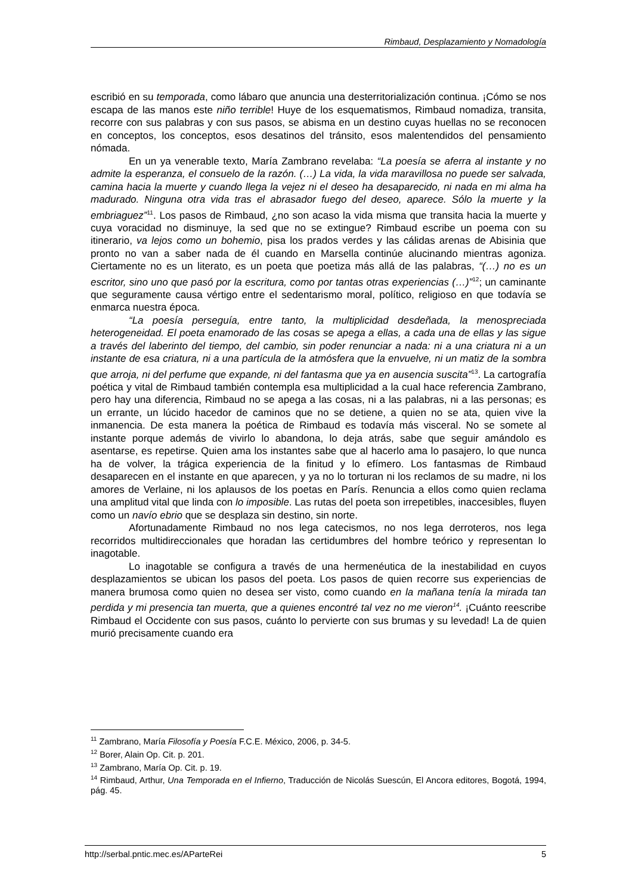Rimbaud, Desplazamiento y Nomadología
escribió en su temporada, como lábaro que anuncia una desterritorialización continua. ¡Cómo se nos escapa de las manos este niño terrible! Huye de los esquematismos, Rimbaud nomadiza, transita, recorre con sus palabras y con sus pasos, se abisma en un destino cuyas huellas no se reconocen en conceptos, los conceptos, esos desatinos del tránsito, esos malentendidos del pensamiento nómada.
En un ya venerable texto, María Zambrano revelaba: “La poesía se aferra al instante y no admite la esperanza, el consuelo de la razón. (…) La vida, la vida maravillosa no puede ser salvada, camina hacia la muerte y cuando llega la vejez ni el deseo ha desaparecido, ni nada en mi alma ha madurado. Ninguna otra vida tras el abrasador fuego del deseo, aparece. Sólo la muerte y la embriaguez”<sup>11</sup>. Los pasos de Rimbaud, ¿no son acaso la vida misma que transita hacia la muerte y cuya voracidad no disminuye, la sed que no se extingue? Rimbaud escribe un poema con su itinerario, va lejos como un bohemio, pisa los prados verdes y las cálidas arenas de Abisinia que pronto no van a saber nada de él cuando en Marsella continúe alucinando mientras agoniza. Ciertamente no es un literato, es un poeta que poetiza más allá de las palabras, “(…) no es un escritor, sino uno que pasó por la escritura, como por tantas otras experiencias (…)”<sup>12</sup>; un caminante que seguramente causa vértigo entre el sedentarismo moral, político, religioso en que todavía se enmarca nuestra época.
“La poesía perseguía, entre tanto, la multiplicidad desdeñada, la menospreciada heterogeneidad. El poeta enamorado de las cosas se apega a ellas, a cada una de ellas y las sigue a través del laberinto del tiempo, del cambio, sin poder renunciar a nada: ni a una criatura ni a un instante de esa criatura, ni a una partícula de la atmósfera que la envuelve, ni un matiz de la sombra que arroja, ni del perfume que expande, ni del fantasma que ya en ausencia suscita”<sup>13</sup>. La cartografía poética y vital de Rimbaud también contempla esa multiplicidad a la cual hace referencia Zambrano, pero hay una diferencia, Rimbaud no se apega a las cosas, ni a las palabras, ni a las personas; es un errante, un lúcido hacedor de caminos que no se detiene, a quien no se ata, quien vive la inmanencia. De esta manera la poética de Rimbaud es todavía más visceral. No se somete al instante porque además de vivirlo lo abandona, lo deja atrás, sabe que seguir amándolo es asentarse, es repetirse. Quien ama los instantes sabe que al hacerlo ama lo pasajero, lo que nunca ha de volver, la trágica experiencia de la finitud y lo efímero. Los fantasmas de Rimbaud desaparecen en el instante en que aparecen, y ya no lo torturan ni los reclamos de su madre, ni los amores de Verlaine, ni los aplausos de los poetas en París. Renuncia a ellos como quien reclama una amplitud vital que linda con lo imposible. Las rutas del poeta son irrepetibles, inaccesibles, fluyen como un navío ebrio que se desplaza sin destino, sin norte.
Afortunadamente Rimbaud no nos lega catecismos, no nos lega derroteros, nos lega recorridos multidireccionales que horadan las certidumbres del hombre teórico y representan lo inagotable.
Lo inagotable se configura a través de una hermenéutica de la inestabilidad en cuyos desplazamientos se ubican los pasos del poeta. Los pasos de quien recorre sus experiencias de manera brumosa como quien no desea ser visto, como cuando en la mañana tenía la mirada tan perdida y mi presencia tan muerta, que a quienes encontré tal vez no me vieron<sup>14</sup>. ¡Cuánto reescribe Rimbaud el Occidente con sus pasos, cuánto lo pervierte con sus brumas y su levedad! La de quien murió precisamente cuando era
<sup>11</sup> Zambrano, María Filosofía y Poesía F.C.E. México, 2006, p. 34-5.
<sup>12</sup> Borer, Alain Op. Cit. p. 201.
<sup>13</sup> Zambrano, María Op. Cit. p. 19.
<sup>14</sup> Rimbaud, Arthur, Una Temporada en el Infierno, Traducción de Nicolás Suescún, El Ancora editores, Bogotá, 1994, pág. 45.
http://serbal.pntic.mec.es/AParteRei 5